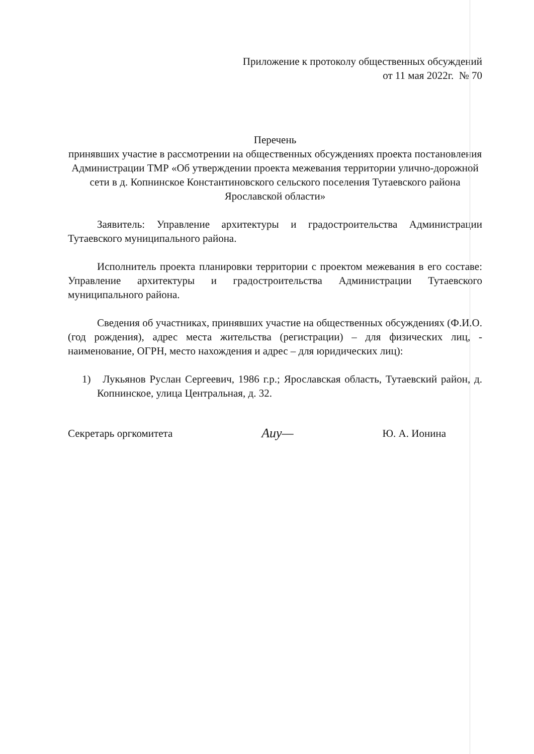Приложение к протоколу общественных обсуждений
от 11 мая 2022г. № 70
Перечень
принявших участие в рассмотрении на общественных обсуждениях проекта постановления Администрации ТМР «Об утверждении проекта межевания территории улично-дорожной сети в д. Копнинское Константиновского сельского поселения Тутаевского района Ярославской области»
Заявитель: Управление архитектуры и градостроительства Администрации Тутаевского муниципального района.
Исполнитель проекта планировки территории с проектом межевания в его составе: Управление архитектуры и градостроительства Администрации Тутаевского муниципального района.
Сведения об участниках, принявших участие на общественных обсуждениях (Ф.И.О.(год рождения), адрес места жительства (регистрации) – для физических лиц, - наименование, ОГРН, место нахождения и адрес – для юридических лиц):
1) Лукьянов Руслан Сергеевич, 1986 г.р.; Ярославская область, Тутаевский район, д. Копнинское, улица Центральная, д. 32.
Секретарь оргкомитета Аиу— Ю. А. Ионина